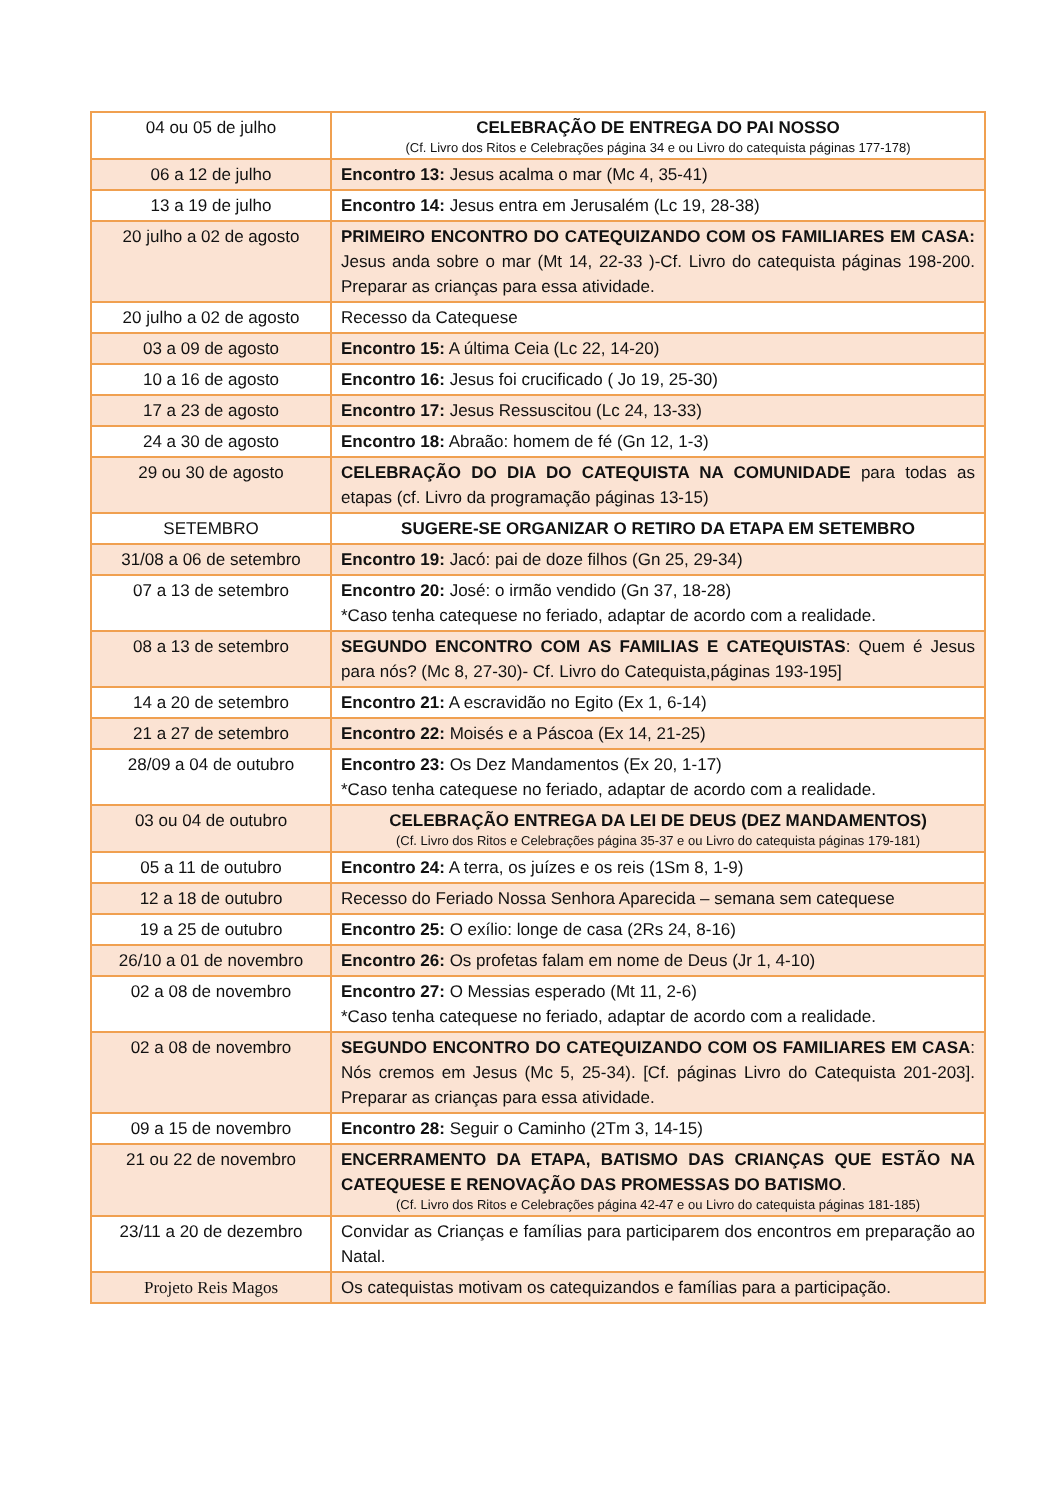| 04 ou 05 de julho | CELEBRAÇÃO DE ENTREGA DO PAI NOSSO (Cf. Livro dos Ritos e Celebrações página 34 e ou Livro do catequista páginas 177-178) |
| 06 a 12 de julho | Encontro 13: Jesus acalma o mar (Mc 4, 35-41) |
| 13 a 19 de julho | Encontro 14: Jesus entra em Jerusalém (Lc 19, 28-38) |
| 20 julho a 02 de agosto | PRIMEIRO ENCONTRO DO CATEQUIZANDO COM OS FAMILIARES EM CASA: Jesus anda sobre o mar (Mt 14, 22-33 )-Cf. Livro do catequista páginas 198-200. Preparar as crianças para essa atividade. |
| 20 julho a 02 de agosto | Recesso da Catequese |
| 03 a 09 de agosto | Encontro 15: A última Ceia (Lc 22, 14-20) |
| 10 a 16 de agosto | Encontro 16: Jesus foi crucificado ( Jo 19, 25-30) |
| 17 a 23 de agosto | Encontro 17: Jesus Ressuscitou (Lc 24, 13-33) |
| 24 a 30 de agosto | Encontro 18: Abraão: homem de fé (Gn 12, 1-3) |
| 29 ou 30 de agosto | CELEBRAÇÃO DO DIA DO CATEQUISTA NA COMUNIDADE para todas as etapas (cf. Livro da programação páginas 13-15) |
| SETEMBRO | SUGERE-SE ORGANIZAR O RETIRO DA ETAPA EM SETEMBRO |
| 31/08 a 06 de setembro | Encontro 19: Jacó: pai de doze filhos (Gn 25, 29-34) |
| 07 a 13 de setembro | Encontro 20: José: o irmão vendido (Gn 37, 18-28) *Caso tenha catequese no feriado, adaptar de acordo com a realidade. |
| 08 a 13 de setembro | SEGUNDO ENCONTRO COM AS FAMILIAS E CATEQUISTAS : Quem é Jesus para nós? (Mc 8, 27-30)- Cf. Livro do Catequista,páginas 193-195] |
| 14 a 20 de setembro | Encontro 21: A escravidão no Egito (Ex 1, 6-14) |
| 21 a 27 de setembro | Encontro 22: Moisés e a Páscoa (Ex 14, 21-25) |
| 28/09 a 04 de outubro | Encontro 23: Os Dez Mandamentos (Ex 20, 1-17) *Caso tenha catequese no feriado, adaptar de acordo com a realidade. |
| 03 ou 04 de outubro | CELEBRAÇÃO ENTREGA DA LEI DE DEUS (DEZ MANDAMENTOS) (Cf. Livro dos Ritos e Celebrações página 35-37 e ou Livro do catequista páginas 179-181) |
| 05 a 11 de outubro | Encontro 24: A terra, os juízes e os reis (1Sm 8, 1-9) |
| 12 a 18 de outubro | Recesso do Feriado Nossa Senhora Aparecida – semana sem catequese |
| 19 a 25 de outubro | Encontro 25: O exílio: longe de casa (2Rs 24, 8-16) |
| 26/10 a 01 de novembro | Encontro 26: Os profetas falam em nome de Deus (Jr 1, 4-10) |
| 02 a 08 de novembro | Encontro 27: O Messias esperado (Mt 11, 2-6) *Caso tenha catequese no feriado, adaptar de acordo com a realidade. |
| 02 a 08 de novembro | SEGUNDO ENCONTRO DO CATEQUIZANDO COM OS FAMILIARES EM CASA : Nós cremos em Jesus (Mc 5, 25-34). [Cf. páginas Livro do Catequista 201-203]. Preparar as crianças para essa atividade. |
| 09 a 15 de novembro | Encontro 28: Seguir o Caminho (2Tm 3, 14-15) |
| 21 ou 22 de novembro | ENCERRAMENTO DA ETAPA, BATISMO DAS CRIANÇAS QUE ESTÃO NA CATEQUESE E RENOVAÇÃO DAS PROMESSAS DO BATISMO . (Cf. Livro dos Ritos e Celebrações página 42-47 e ou Livro do catequista páginas 181-185) |
| 23/11 a 20 de dezembro | Convidar as Crianças e famílias para participarem dos encontros em preparação ao Natal. |
| Projeto Reis Magos | Os catequistas motivam os catequizandos e famílias para a participação. |